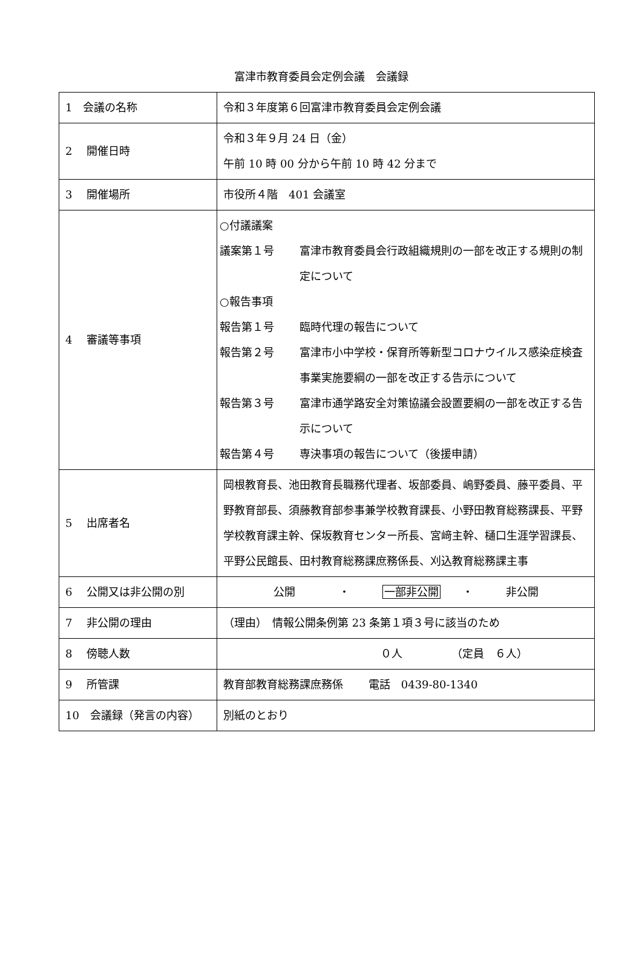富津市教育委員会定例会議　会議録
| 1 会議の名称 | 令和３年度第６回富津市教育委員会定例会議 |
| 2 開催日時 | 令和３年９月 24 日（金） 午前 10 時 00 分から午前 10 時 42 分まで |
| 3 開催場所 | 市役所４階 401 会議室 |
| 4 審議等事項 | ○付議議案 議案第１号 富津市教育委員会行政組織規則の一部を改正する規則の制定について ○報告事項 報告第１号 臨時代理の報告について 報告第２号 富津市小中学校・保育所等新型コロナウイルス感染症検査事業実施要綱の一部を改正する告示について 報告第３号 富津市通学路安全対策協議会設置要綱の一部を改正する告示について 報告第４号 専決事項の報告について（後援申請） |
| 5 出席者名 | 岡根教育長、池田教育長職務代理者、坂部委員、嶋野委員、藤平委員、平野教育部長、須藤教育部参事兼学校教育課長、小野田教育総務課長、平野学校教育課主幹、保坂教育センター所長、宮﨑主幹、樋口生涯学習課長、平野公民館長、田村教育総務課庶務係長、刈込教育総務課主事 |
| 6 公開又は非公開の別 | 公開 ・ 一部非公開 ・ 非公開 |
| 7 非公開の理由 | （理由） 情報公開条例第 23 条第１項３号に該当のため |
| 8 傍聴人数 | ０人 （定員 ６人） |
| 9 所管課 | 教育部教育総務課庶務係 電話 0439-80-1340 |
| 10 会議録（発言の内容） | 別紙のとおり |